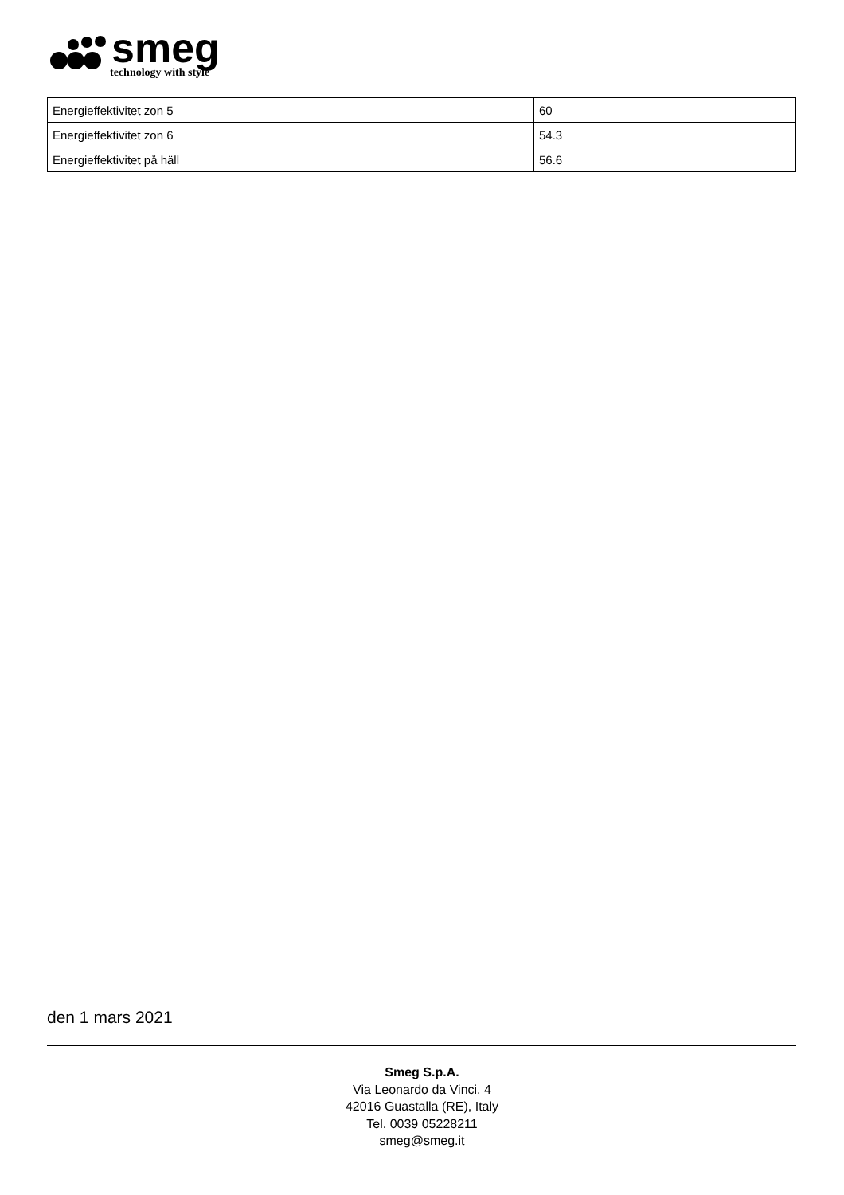smeg
technology with style
| Energieffektivitet zon 5 | 60 |
| Energieffektivitet zon 6 | 54.3 |
| Energieffektivitet på häll | 56.6 |
den 1 mars 2021
Smeg S.p.A.
Via Leonardo da Vinci, 4
42016 Guastalla (RE), Italy
Tel. 0039 05228211
smeg@smeg.it